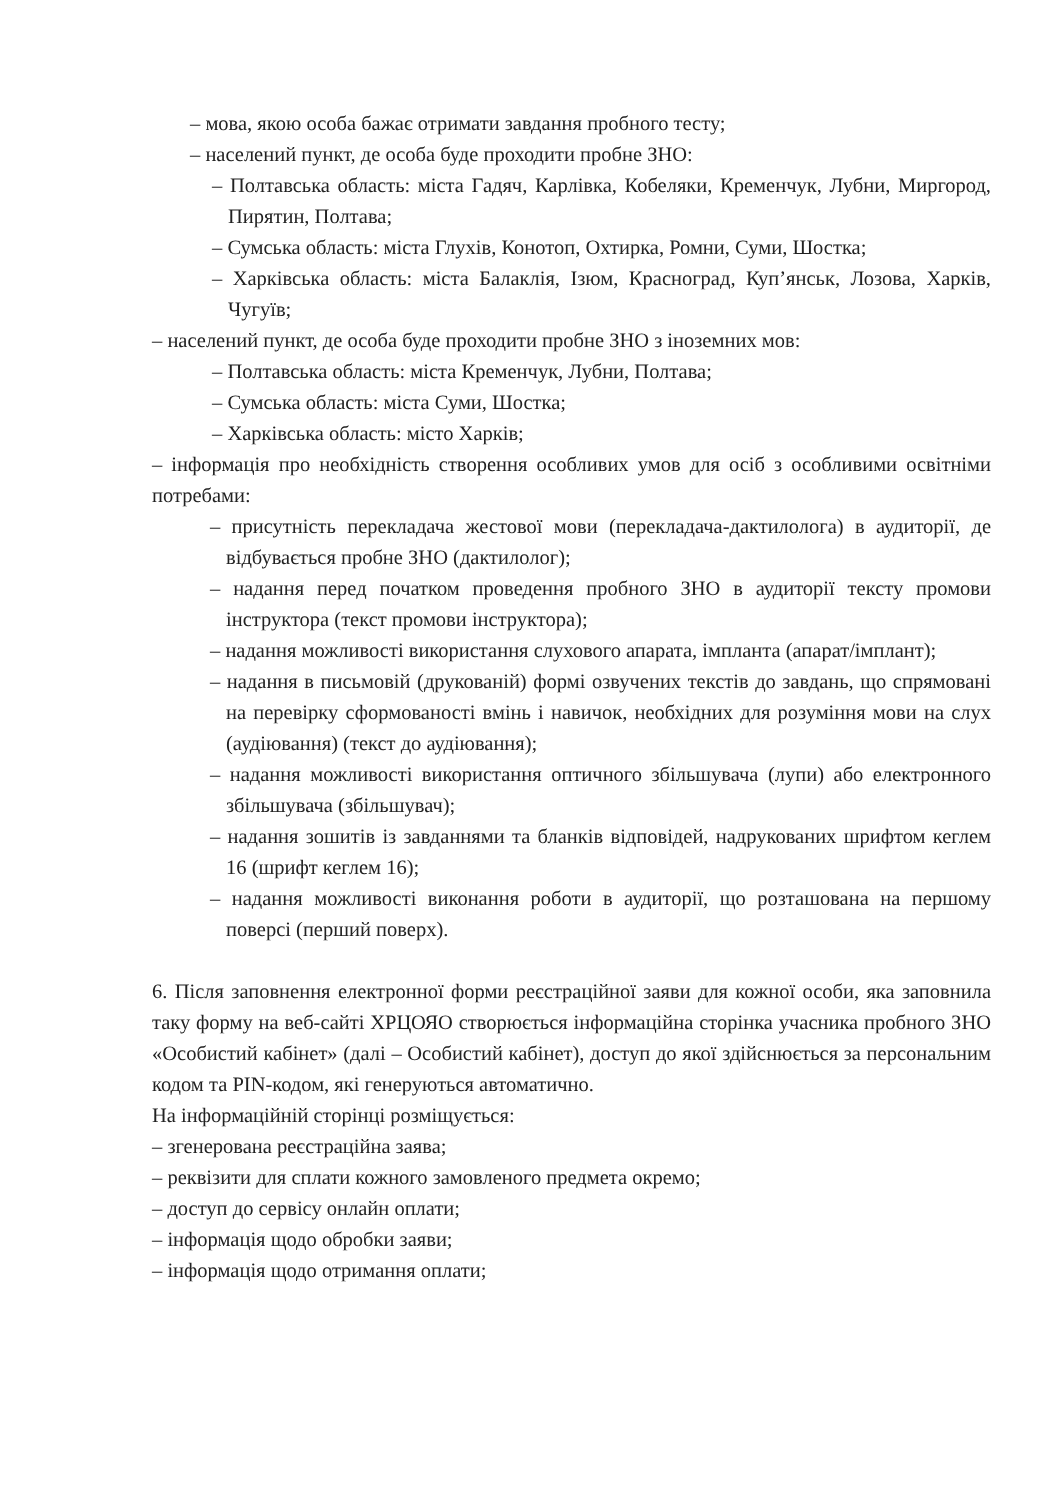– мова, якою особа бажає отримати завдання пробного тесту;
– населений пункт, де особа буде проходити пробне ЗНО:
– Полтавська область: міста Гадяч, Карлівка, Кобеляки, Кременчук, Лубни, Миргород, Пирятин, Полтава;
– Сумська область: міста Глухів, Конотоп, Охтирка, Ромни, Суми, Шостка;
– Харківська область: міста Балаклія, Ізюм, Красноград, Куп’янськ, Лозова, Харків, Чугуїв;
– населений пункт, де особа буде проходити пробне ЗНО з іноземних мов:
– Полтавська область: міста Кременчук, Лубни, Полтава;
– Сумська область: міста Суми, Шостка;
– Харківська область: місто Харків;
– інформація про необхідність створення особливих умов для осіб з особливими освітніми потребами:
– присутність перекладача жестової мови (перекладача-дактилолога) в аудиторії, де відбувається пробне ЗНО (дактилолог);
– надання перед початком проведення пробного ЗНО в аудиторії тексту промови інструктора (текст промови інструктора);
– надання можливості використання слухового апарата, імпланта (апарат/імплант);
– надання в письмовій (друкованій) формі озвучених текстів до завдань, що спрямовані на перевірку сформованості вмінь і навичок, необхідних для розуміння мови на слух (аудіювання) (текст до аудіювання);
– надання можливості використання оптичного збільшувача (лупи) або електронного збільшувача (збільшувач);
– надання зошитів із завданнями та бланків відповідей, надрукованих шрифтом кеглем 16 (шрифт кеглем 16);
– надання можливості виконання роботи в аудиторії, що розташована на першому поверсі (перший поверх).
6. Після заповнення електронної форми реєстраційної заяви для кожної особи, яка заповнила таку форму на веб-сайті ХРЦОЯО створюється інформаційна сторінка учасника пробного ЗНО «Особистий кабінет» (далі – Особистий кабінет), доступ до якої здійснюється за персональним кодом та PIN-кодом, які генеруються автоматично.
На інформаційній сторінці розміщується:
– згенерована реєстраційна заява;
– реквізити для сплати кожного замовленого предмета окремо;
– доступ до сервісу онлайн оплати;
– інформація щодо обробки заяви;
– інформація щодо отримання оплати;